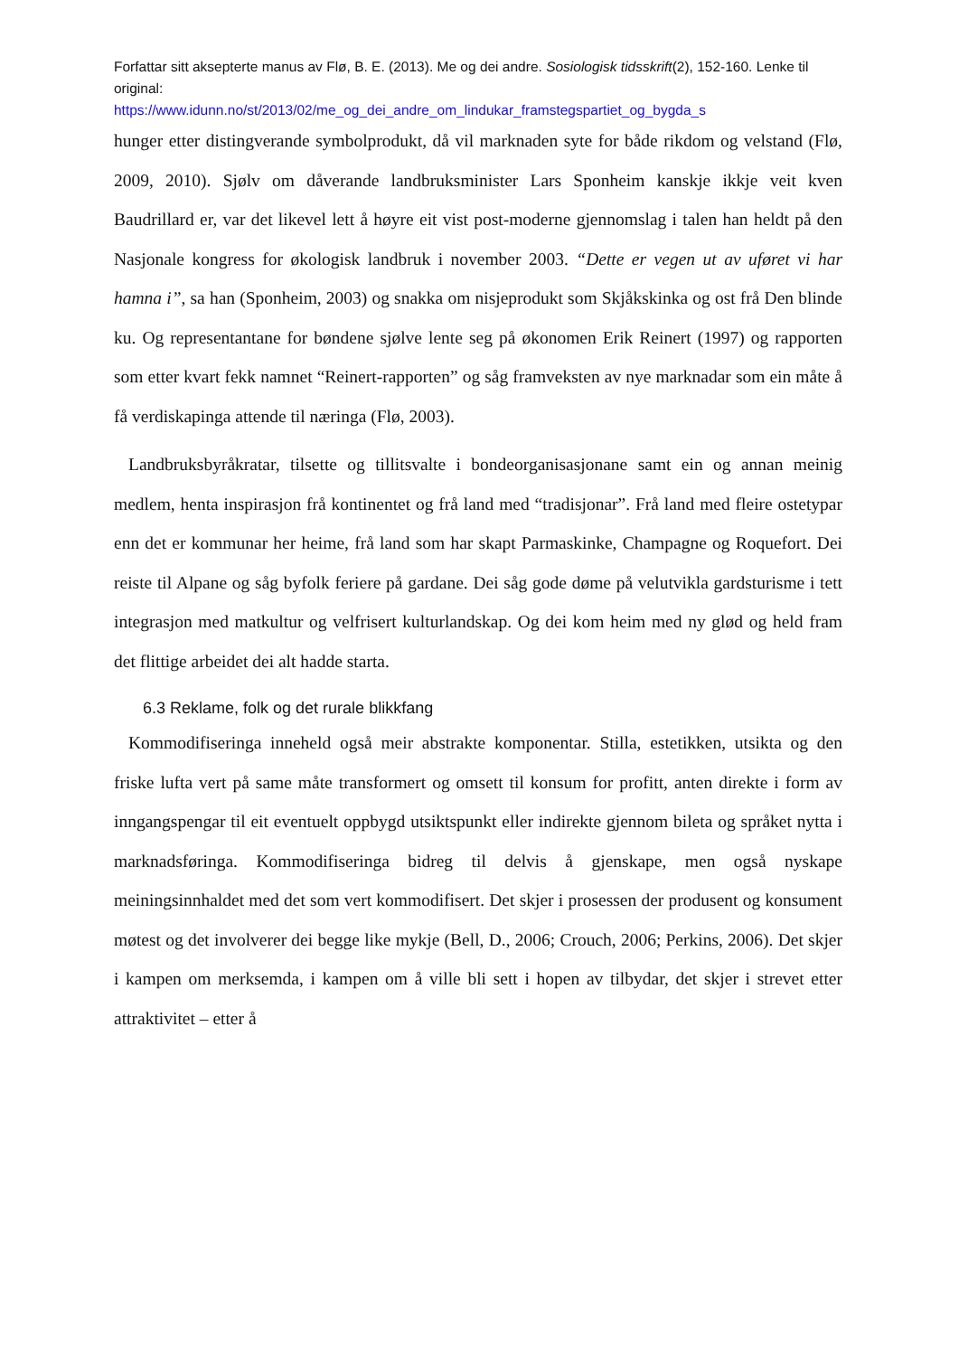Forfattar sitt aksepterte manus av Flø, B. E. (2013). Me og dei andre. Sosiologisk tidsskrift(2), 152-160. Lenke til original:
https://www.idunn.no/st/2013/02/me_og_dei_andre_om_lindukar_framstegspartiet_og_bygda_s
hunger etter distingverande symbolprodukt, då vil marknaden syte for både rikdom og velstand (Flø, 2009, 2010). Sjølv om dåverande landbruksminister Lars Sponheim kanskje ikkje veit kven Baudrillard er, var det likevel lett å høyre eit vist post-moderne gjennomslag i talen han heldt på den Nasjonale kongress for økologisk landbruk i november 2003. “Dette er vegen ut av uføret vi har hamna i”, sa han (Sponheim, 2003) og snakka om nisjeprodukt som Skjåkskinka og ost frå Den blinde ku. Og representantane for bøndene sjølve lente seg på økonomen Erik Reinert (1997) og rapporten som etter kvart fekk namnet “Reinert-rapporten” og såg framveksten av nye marknadar som ein måte å få verdiskapinga attende til næringa (Flø, 2003).
Landbruksbyråkratar, tilsette og tillitsvalte i bondeorganisasjonane samt ein og annan meinig medlem, henta inspirasjon frå kontinentet og frå land med “tradisjonar”. Frå land med fleire ostetypar enn det er kommunar her heime, frå land som har skapt Parmaskinke, Champagne og Roquefort. Dei reiste til Alpane og såg byfolk feriere på gardane. Dei såg gode døme på velutvikla gardsturisme i tett integrasjon med matkultur og velfrisert kulturlandskap. Og dei kom heim med ny glød og held fram det flittige arbeidet dei alt hadde starta.
6.3 Reklame, folk og det rurale blikkfang
Kommodifiseringa inneheld også meir abstrakte komponentar. Stilla, estetikken, utsikta og den friske lufta vert på same måte transformert og omsett til konsum for profitt, anten direkte i form av inngangspengar til eit eventuelt oppbygd utsiktspunkt eller indirekte gjennom bileta og språket nytta i marknadsføringa. Kommodifiseringa bidreg til delvis å gjenskape, men også nyskape meiningsinnhaldet med det som vert kommodifisert. Det skjer i prosessen der produsent og konsument møtest og det involverer dei begge like mykje (Bell, D., 2006; Crouch, 2006; Perkins, 2006). Det skjer i kampen om merksemda, i kampen om å ville bli sett i hopen av tilbydar, det skjer i strevet etter attraktivitet – etter å